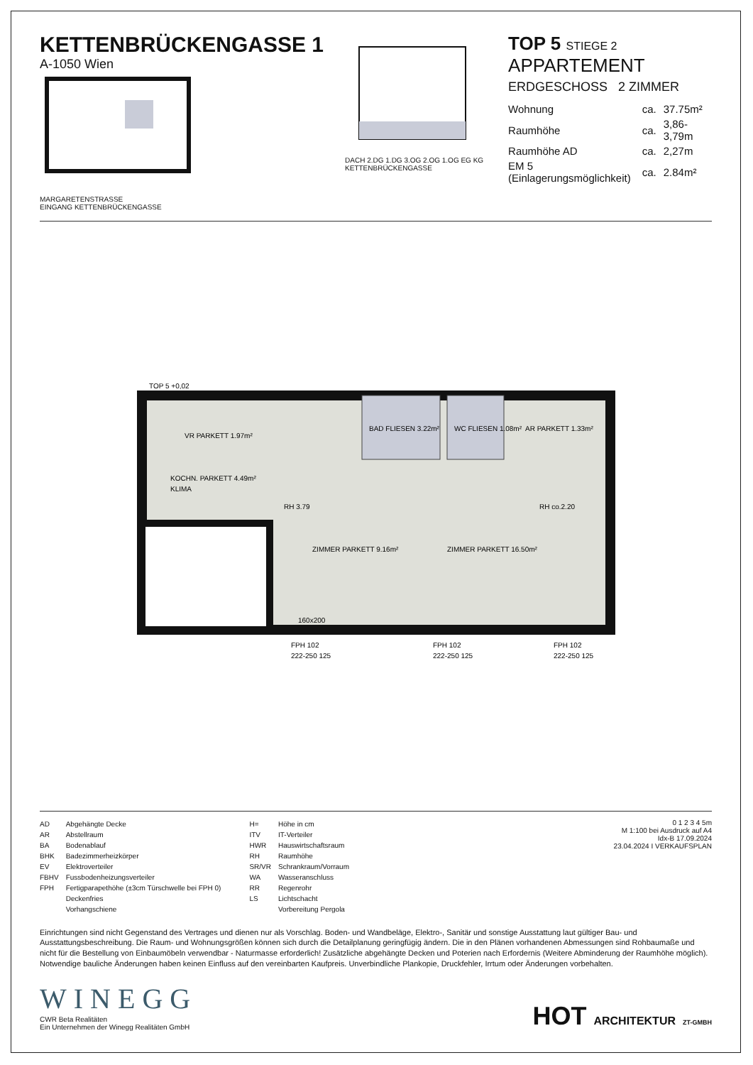KETTENBRÜCKENGASSE 1
A-1050 Wien
MARGARETENSTRASSE
EINGANG KETTENBRÜCKENGASSE
DACH 2.DG 1.DG 3.OG 2.OG 1.OG EG KG
KETTENBRÜCKENGASSE
TOP 5 STIEGE 2 APPARTEMENT
ERDGESCHOSS 2 ZIMMER
| Wohnung | ca. | 37.75m² |
| Raumhöhe | ca. | 3,86-3,79m |
| Raumhöhe AD | ca. | 2,27m |
| EM 5 (Einlagerungsmöglichkeit) | ca. | 2.84m² |
VR PARKETT 1.97m²
KOCHN. PARKETT 4.49m²
KLIMA
BAD FLIESEN 3.22m²
WC FLIESEN 1.08m²
AR PARKETT 1.33m²
ZIMMER PARKETT 16.50m²
ZIMMER PARKETT 9.16m²
TOP 5 +0,02
FPH 102
FPH 102
FPH 102
222-250 125
222-250 125
222-250 125
RH 3.79
RH co.2.20
160x200
| AD | Abgehängte Decke |
| AR | Abstellraum |
| BA | Bodenablauf |
| BHK | Badezimmerheizkörper |
| EV | Elektroverteiler |
| FBHV | Fussbodenheizungsverteiler |
| FPH | Fertigparapethöhe (±3cm Türschwelle bei FPH 0) |
| | Deckenfries |
| | Vorhangschiene |
| H= | Höhe in cm |
| ITV | IT-Verteiler |
| HWR | Hauswirtschaftsraum |
| RH | Raumhöhe |
| SR/VR | Schrankraum/Vorraum |
| WA | Wasseranschluss |
| RR | Regenrohr |
| LS | Lichtschacht |
| | Vorbereitung Pergola |
0 1 2 3 4 5m
M 1:100 bei Ausdruck auf A4
Idx-B 17.09.2024
23.04.2024 I VERKAUFSPLAN
Einrichtungen sind nicht Gegenstand des Vertrages und dienen nur als Vorschlag. Boden- und Wandbeläge, Elektro-, Sanitär und sonstige Ausstattung laut gültiger Bau- und Ausstattungsbeschreibung. Die Raum- und Wohnungsgrößen können sich durch die Detailplanung geringfügig ändern. Die in den Plänen vorhandenen Abmessungen sind Rohbaumaße und nicht für die Bestellung von Einbaumöbeln verwendbar - Naturmasse erforderlich! Zusätzliche abgehängte Decken und Poterien nach Erfordernis (Weitere Abminderung der Raumhöhe möglich). Notwendige bauliche Änderungen haben keinen Einfluss auf den vereinbarten Kaufpreis. Unverbindliche Plankopie, Druckfehler, Irrtum oder Änderungen vorbehalten.
WINEGG
CWR Beta Realitäten
Ein Unternehmen der Winegg Realitäten GmbH
HOT ARCHITEKTUR ZT-GMBH